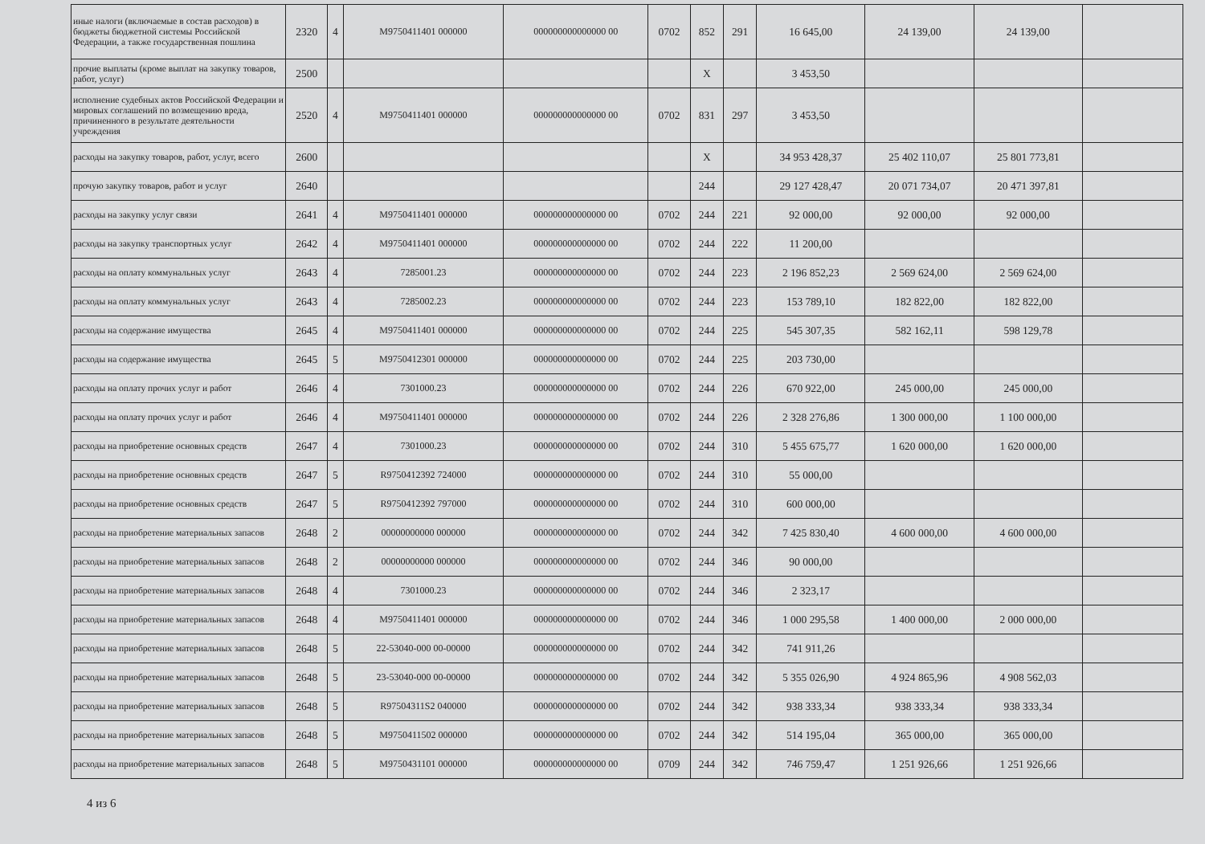| иные налоги (включаемые в состав расходов) в бюджеты бюджетной системы Российской Федерации, а также государственная пошлина | 2320 | 4 | M9750411401 000000 | 000000000000000 00 | 0702 | 852 | 291 | 16 645,00 | 24 139,00 | 24 139,00 | |
| прочие выплаты (кроме выплат на закупку товаров, работ, услуг) | 2500 | | | | | X | | 3 453,50 | | | |
| исполнение судебных актов Российской Федерации и мировых соглашений по возмещению вреда, причиненного в результате деятельности учреждения | 2520 | 4 | M9750411401 000000 | 000000000000000 00 | 0702 | 831 | 297 | 3 453,50 | | | |
| расходы на закупку товаров, работ, услуг, всего | 2600 | | | | | X | | 34 953 428,37 | 25 402 110,07 | 25 801 773,81 | |
| прочую закупку товаров, работ и услуг | 2640 | | | | | 244 | | 29 127 428,47 | 20 071 734,07 | 20 471 397,81 | |
| расходы на закупку услуг связи | 2641 | 4 | M9750411401 000000 | 000000000000000 00 | 0702 | 244 | 221 | 92 000,00 | 92 000,00 | 92 000,00 | |
| расходы на закупку транспортных услуг | 2642 | 4 | M9750411401 000000 | 000000000000000 00 | 0702 | 244 | 222 | 11 200,00 | | | |
| расходы на оплату коммунальных услуг | 2643 | 4 | 7285001.23 | 000000000000000 00 | 0702 | 244 | 223 | 2 196 852,23 | 2 569 624,00 | 2 569 624,00 | |
| расходы на оплату коммунальных услуг | 2643 | 4 | 7285002.23 | 000000000000000 00 | 0702 | 244 | 223 | 153 789,10 | 182 822,00 | 182 822,00 | |
| расходы на содержание имущества | 2645 | 4 | M9750411401 000000 | 000000000000000 00 | 0702 | 244 | 225 | 545 307,35 | 582 162,11 | 598 129,78 | |
| расходы на содержание имущества | 2645 | 5 | M9750412301 000000 | 000000000000000 00 | 0702 | 244 | 225 | 203 730,00 | | | |
| расходы на оплату прочих услуг и работ | 2646 | 4 | 7301000.23 | 000000000000000 00 | 0702 | 244 | 226 | 670 922,00 | 245 000,00 | 245 000,00 | |
| расходы на оплату прочих услуг и работ | 2646 | 4 | M9750411401 000000 | 000000000000000 00 | 0702 | 244 | 226 | 2 328 276,86 | 1 300 000,00 | 1 100 000,00 | |
| расходы на приобретение основных средств | 2647 | 4 | 7301000.23 | 000000000000000 00 | 0702 | 244 | 310 | 5 455 675,77 | 1 620 000,00 | 1 620 000,00 | |
| расходы на приобретение основных средств | 2647 | 5 | R9750412392 724000 | 000000000000000 00 | 0702 | 244 | 310 | 55 000,00 | | | |
| расходы на приобретение основных средств | 2647 | 5 | R9750412392 797000 | 000000000000000 00 | 0702 | 244 | 310 | 600 000,00 | | | |
| расходы на приобретение материальных запасов | 2648 | 2 | 00000000000 000000 | 000000000000000 00 | 0702 | 244 | 342 | 7 425 830,40 | 4 600 000,00 | 4 600 000,00 | |
| расходы на приобретение материальных запасов | 2648 | 2 | 00000000000 000000 | 000000000000000 00 | 0702 | 244 | 346 | 90 000,00 | | | |
| расходы на приобретение материальных запасов | 2648 | 4 | 7301000.23 | 000000000000000 00 | 0702 | 244 | 346 | 2 323,17 | | | |
| расходы на приобретение материальных запасов | 2648 | 4 | M9750411401 000000 | 000000000000000 00 | 0702 | 244 | 346 | 1 000 295,58 | 1 400 000,00 | 2 000 000,00 | |
| расходы на приобретение материальных запасов | 2648 | 5 | 22-53040-000 00-00000 | 000000000000000 00 | 0702 | 244 | 342 | 741 911,26 | | | |
| расходы на приобретение материальных запасов | 2648 | 5 | 23-53040-000 00-00000 | 000000000000000 00 | 0702 | 244 | 342 | 5 355 026,90 | 4 924 865,96 | 4 908 562,03 | |
| расходы на приобретение материальных запасов | 2648 | 5 | R97504311S2 040000 | 000000000000000 00 | 0702 | 244 | 342 | 938 333,34 | 938 333,34 | 938 333,34 | |
| расходы на приобретение материальных запасов | 2648 | 5 | M9750411502 000000 | 000000000000000 00 | 0702 | 244 | 342 | 514 195,04 | 365 000,00 | 365 000,00 | |
| расходы на приобретение материальных запасов | 2648 | 5 | M9750431101 000000 | 000000000000000 00 | 0709 | 244 | 342 | 746 759,47 | 1 251 926,66 | 1 251 926,66 | |
4 из 6